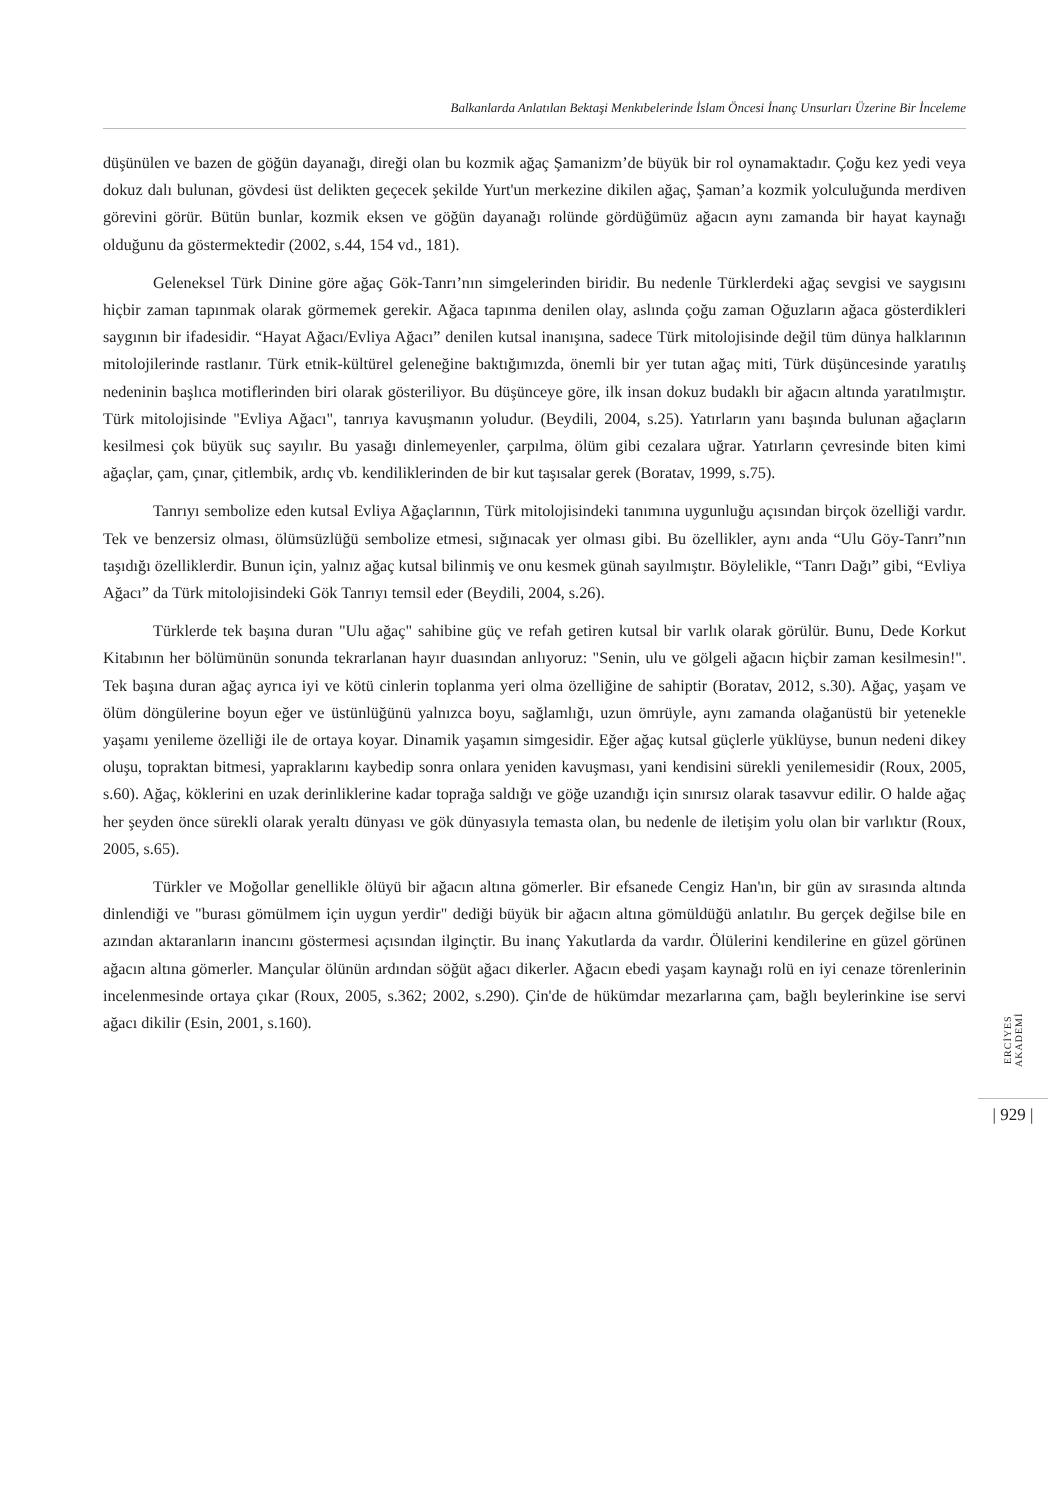Balkanlarda Anlatılan Bektaşi Menkıbelerinde İslam Öncesi İnanç Unsurları Üzerine Bir İnceleme
düşünülen ve bazen de göğün dayanağı, direği olan bu kozmik ağaç Şamanizm’de büyük bir rol oynamaktadır. Çoğu kez yedi veya dokuz dalı bulunan, gövdesi üst delikten geçecek şekilde Yurt'un merkezine dikilen ağaç, Şaman’a kozmik yolculuğunda merdiven görevini görür. Bütün bunlar, kozmik eksen ve göğün dayanağı rolünde gördüğümüz ağacın aynı zamanda bir hayat kaynağı olduğunu da göstermektedir (2002, s.44, 154 vd., 181).
Geleneksel Türk Dinine göre ağaç Gök-Tanrı’nın simgelerinden biridir. Bu nedenle Türklerdeki ağaç sevgisi ve saygısını hiçbir zaman tapınmak olarak görmemek gerekir. Ağaca tapınma denilen olay, aslında çoğu zaman Oğuzların ağaca gösterdikleri saygının bir ifadesidir. “Hayat Ağacı/Evliya Ağacı” denilen kutsal inanışına, sadece Türk mitolojisinde değil tüm dünya halklarının mitolojilerinde rastlanır. Türk etnik-kültürel geleneğine baktığımızda, önemli bir yer tutan ağaç miti, Türk düşüncesinde yaratılış nedeninin başlıca motiflerinden biri olarak gösteriliyor. Bu düşünceye göre, ilk insan dokuz budaklı bir ağacın altında yaratılmıştır. Türk mitolojisinde "Evliya Ağacı", tanrıya kavuşmanın yoludur. (Beydili, 2004, s.25). Yatırların yanı başında bulunan ağaçların kesilmesi çok büyük suç sayılır. Bu yasağı dinlemeyenler, çarpılma, ölüm gibi cezalara uğrar. Yatırların çevresinde biten kimi ağaçlar, çam, çınar, çitlembik, ardıç vb. kendiliklerinden de bir kut taşısalar gerek (Boratav, 1999, s.75).
Tanrıyı sembolize eden kutsal Evliya Ağaçlarının, Türk mitolojisindeki tanımına uygunluğu açısından birçok özelliği vardır. Tek ve benzersiz olması, ölümsüzlüğü sembolize etmesi, sığınacak yer olması gibi. Bu özellikler, aynı anda “Ulu Göy-Tanrı”nın taşıdığı özelliklerdir. Bunun için, yalnız ağaç kutsal bilinmiş ve onu kesmek günah sayılmıştır. Böylelikle, “Tanrı Dağı” gibi, “Evliya Ağacı” da Türk mitolojisindeki Gök Tanrıyı temsil eder (Beydili, 2004, s.26).
Türklerde tek başına duran "Ulu ağaç" sahibine güç ve refah getiren kutsal bir varlık olarak görülür. Bunu, Dede Korkut Kitabının her bölümünün sonunda tekrarlanan hayır duasından anlıyoruz: "Senin, ulu ve gölgeli ağacın hiçbir zaman kesilmesin!". Tek başına duran ağaç ayrıca iyi ve kötü cinlerin toplanma yeri olma özelliğine de sahiptir (Boratav, 2012, s.30). Ağaç, yaşam ve ölüm döngülerine boyun eğer ve üstünlüğünü yalnızca boyu, sağlamlığı, uzun ömrüyle, aynı zamanda olağanüstü bir yetenekle yaşamı yenileme özelliği ile de ortaya koyar. Dinamik yaşamın simgesidir. Eğer ağaç kutsal güçlerle yüklüyse, bunun nedeni dikey oluşu, topraktan bitmesi, yapraklarını kaybedip sonra onlara yeniden kavuşması, yani kendisini sürekli yenilemesidir (Roux, 2005, s.60). Ağaç, köklerini en uzak derinliklerine kadar toprağa saldığı ve göğe uzandığı için sınırsız olarak tasavvur edilir. O halde ağaç her şeyden önce sürekli olarak yeraltı dünyası ve gök dünyasıyla temasta olan, bu nedenle de iletişim yolu olan bir varlıktır (Roux, 2005, s.65).
Türkler ve Moğollar genellikle ölüyü bir ağacın altına gömerler. Bir efsanede Cengiz Han'ın, bir gün av sırasında altında dinlendiği ve "burası gömülmem için uygun yerdir" dediği büyük bir ağacın altına gömüldüğü anlatılır. Bu gerçek değilse bile en azından aktaranların inancını göstermesi açısından ilginçtir. Bu inanç Yakutlarda da vardır. Ölülerini kendilerine en güzel görünen ağacın altına gömerler. Mançular ölünün ardından söğüt ağacı dikerler. Ağacın ebedi yaşam kaynağı rolü en iyi cenaze törenlerinin incelenmesinde ortaya çıkar (Roux, 2005, s.362; 2002, s.290). Çin'de de hükümdar mezarlarına çam, bağlı beylerinkine ise servi ağacı dikilir (Esin, 2001, s.160).
ERCİYES AKADEMİ
| 929 |